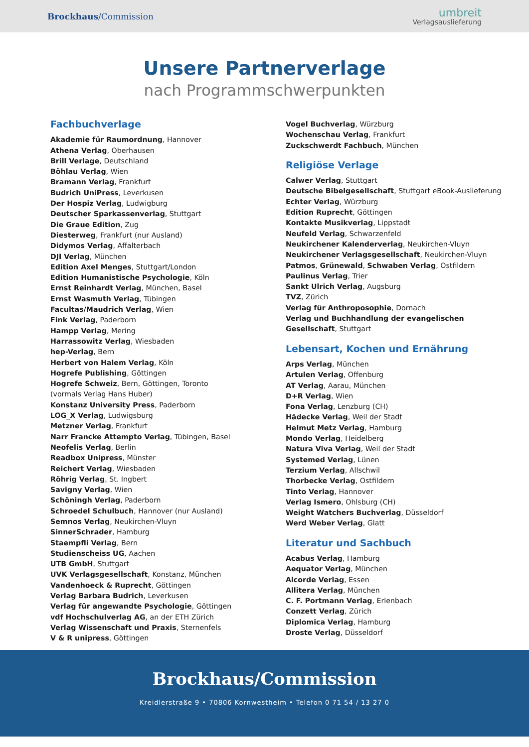Brockhaus/Commission
umbreit
Verlagsauslieferung
Unsere Partnerverlage
nach Programmschwerpunkten
Fachbuchverlage
Akademie für Raumordnung, Hannover
Athena Verlag, Oberhausen
Brill Verlage, Deutschland
Böhlau Verlag, Wien
Bramann Verlag, Frankfurt
Budrich UniPress, Leverkusen
Der Hospiz Verlag, Ludwigburg
Deutscher Sparkassenverlag, Stuttgart
Die Graue Edition, Zug
Diesterweg, Frankfurt (nur Ausland)
Didymos Verlag, Affalterbach
DJI Verlag, München
Edition Axel Menges, Stuttgart/London
Edition Humanistische Psychologie, Köln
Ernst Reinhardt Verlag, München, Basel
Ernst Wasmuth Verlag, Tübingen
Facultas/Maudrich Verlag, Wien
Fink Verlag, Paderborn
Hampp Verlag, Mering
Harrassowitz Verlag, Wiesbaden
hep-Verlag, Bern
Herbert von Halem Verlag, Köln
Hogrefe Publishing, Göttingen
Hogrefe Schweiz, Bern, Göttingen, Toronto
(vormals Verlag Hans Huber)
Konstanz University Press, Paderborn
LOG_X Verlag, Ludwigsburg
Metzner Verlag, Frankfurt
Narr Francke Attempto Verlag, Tübingen, Basel
Neofelis Verlag, Berlin
Readbox Unipress, Münster
Reichert Verlag, Wiesbaden
Röhrig Verlag, St. Ingbert
Savigny Verlag, Wien
Schöningh Verlag, Paderborn
Schroedel Schulbuch, Hannover (nur Ausland)
Semnos Verlag, Neukirchen-Vluyn
SinnerSchrader, Hamburg
Staempfli Verlag, Bern
Studienscheiss UG, Aachen
UTB GmbH, Stuttgart
UVK Verlagsgesellschaft, Konstanz, München
Vandenhoeck & Ruprecht, Göttingen
Verlag Barbara Budrich, Leverkusen
Verlag für angewandte Psychologie, Göttingen
vdf Hochschulverlag AG, an der ETH Zürich
Verlag Wissenschaft und Praxis, Sternenfels
V & R unipress, Göttingen
Vogel Buchverlag, Würzburg
Wochenschau Verlag, Frankfurt
Zuckschwerdt Fachbuch, München
Religiöse Verlage
Calwer Verlag, Stuttgart
Deutsche Bibelgesellschaft, Stuttgart eBook-Auslieferung
Echter Verlag, Würzburg
Edition Ruprecht, Göttingen
Kontakte Musikverlag, Lippstadt
Neufeld Verlag, Schwarzenfeld
Neukirchener Kalenderverlag, Neukirchen-Vluyn
Neukirchener Verlagsgesellschaft, Neukirchen-Vluyn
Patmos, Grünewald, Schwaben Verlag, Ostfildern
Paulinus Verlag, Trier
Sankt Ulrich Verlag, Augsburg
TVZ, Zürich
Verlag für Anthroposophie, Dornach
Verlag und Buchhandlung der evangelischen
Gesellschaft, Stuttgart
Lebensart, Kochen und Ernährung
Arps Verlag, München
Artulen Verlag, Offenburg
AT Verlag, Aarau, München
D+R Verlag, Wien
Fona Verlag, Lenzburg (CH)
Hädecke Verlag, Weil der Stadt
Helmut Metz Verlag, Hamburg
Mondo Verlag, Heidelberg
Natura Viva Verlag, Weil der Stadt
Systemed Verlag, Lünen
Terzium Verlag, Allschwil
Thorbecke Verlag, Ostfildern
Tinto Verlag, Hannover
Verlag Ismero, Ohlsburg (CH)
Weight Watchers Buchverlag, Düsseldorf
Werd Weber Verlag, Glatt
Literatur und Sachbuch
Acabus Verlag, Hamburg
Aequator Verlag, München
Alcorde Verlag, Essen
Allitera Verlag, München
C. F. Portmann Verlag, Erlenbach
Conzett Verlag, Zürich
Diplomica Verlag, Hamburg
Droste Verlag, Düsseldorf
Brockhaus/Commission
Kreidlerstraße 9 • 70806 Kornwestheim • Telefon 0 71 54 / 13 27 0